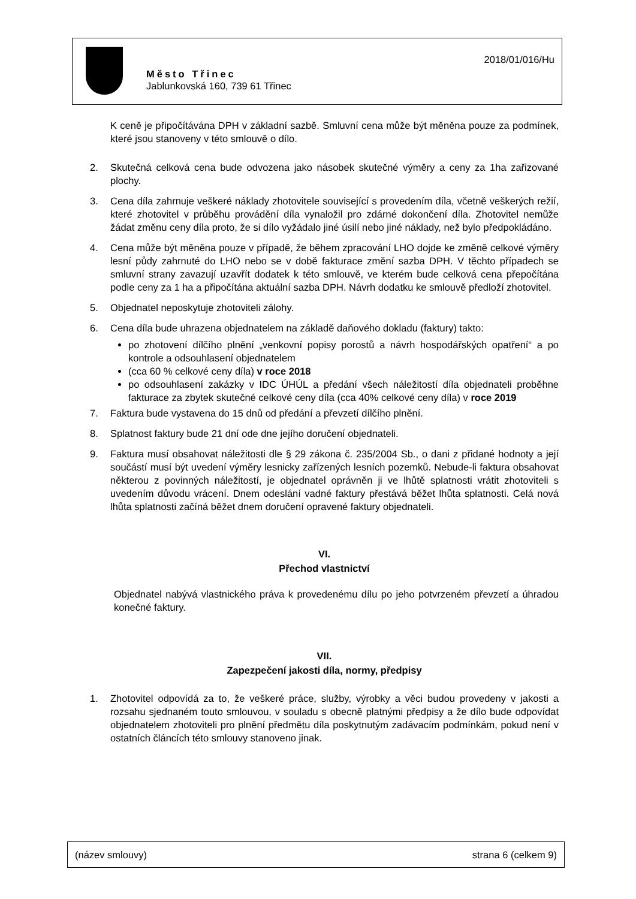Město Třinec
Jablunkovská 160, 739 61 Třinec
2018/01/016/Hu
K ceně je připočítávána DPH v základní sazbě. Smluvní cena může být měněna pouze za podmínek, které jsou stanoveny v této smlouvě o dílo.
2. Skutečná celková cena bude odvozena jako násobek skutečné výměry a ceny za 1ha zařizované plochy.
3. Cena díla zahrnuje veškeré náklady zhotovitele související s provedením díla, včetně veškerých režií, které zhotovitel v průběhu provádění díla vynaložil pro zdárné dokončení díla. Zhotovitel nemůže žádat změnu ceny díla proto, že si dílo vyžádalo jiné úsilí nebo jiné náklady, než bylo předpokládáno.
4. Cena může být měněna pouze v případě, že během zpracování LHO dojde ke změně celkové výměry lesní půdy zahrnuté do LHO nebo se v době fakturace změní sazba DPH. V těchto případech se smluvní strany zavazují uzavřít dodatek k této smlouvě, ve kterém bude celková cena přepočítána podle ceny za 1 ha a připočítána aktuální sazba DPH. Návrh dodatku ke smlouvě předloží zhotovitel.
5. Objednatel neposkytuje zhotoviteli zálohy.
6. Cena díla bude uhrazena objednatelem na základě daňového dokladu (faktury) takto:
po zhotovení dílčího plnění „venkovní popisy porostů a návrh hospodářských opatření“ a po kontrole a odsouhlasení objednatelem
(cca 60 % celkové ceny díla) v roce 2018
po odsouhlasení zakázky v IDC ÚHÚL a předání všech náležitostí díla objednateli proběhne fakturace za zbytek skutečné celkové ceny díla (cca 40% celkové ceny díla) v roce 2019
7. Faktura bude vystavena do 15 dnů od předání a převzetí dílčího plnění.
8. Splatnost faktury bude 21 dní ode dne jejího doručení objednateli.
9. Faktura musí obsahovat náležitosti dle § 29 zákona č. 235/2004 Sb., o dani z přidané hodnoty a její součástí musí být uvedení výměry lesnicky zařízených lesních pozemků. Nebude-li faktura obsahovat některou z povinných náležitostí, je objednatel oprávněn ji ve lhůtě splatnosti vrátit zhotoviteli s uvedením důvodu vrácení. Dnem odeslání vadné faktury přestává běžet lhůta splatnosti. Celá nová lhůta splatnosti začíná běžet dnem doručení opravené faktury objednateli.
VI.
Přechod vlastnictví
Objednatel nabývá vlastnického práva k provedenému dílu po jeho potvrzeném převzetí a úhradou konečné faktury.
VII.
Zapezpečení jakosti díla, normy, předpisy
1. Zhotovitel odpovídá za to, že veškeré práce, služby, výrobky a věci budou provedeny v jakosti a rozsahu sjednaném touto smlouvou, v souladu s obecně platnými předpisy a že dílo bude odpovídat objednatelem zhotoviteli pro plnění předmětu díla poskytnutým zadávacím podmínkám, pokud není v ostatních článcích této smlouvy stanoveno jinak.
(název smlouvy) strana 6 (celkem 9)